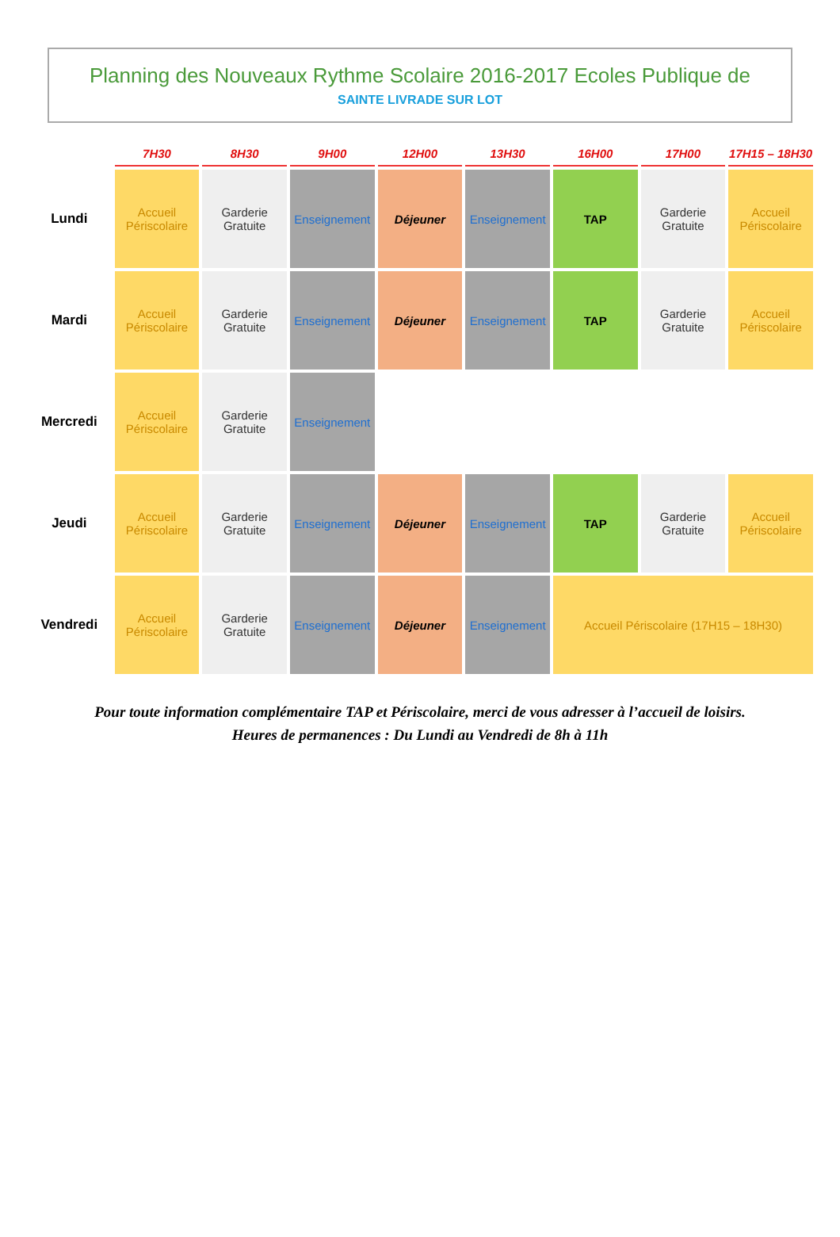Planning des Nouveaux Rythme Scolaire 2016-2017 Ecoles Publique de
SAINTE LIVRADE SUR LOT
| | 7H30 | 8H30 | 9H00 | 12H00 | 13H30 | 16H00 | 17H00 | 17H15 – 18H30 |
| --- | --- | --- | --- | --- | --- | --- | --- | --- |
| Lundi | Accueil Périscolaire | Garderie Gratuite | Enseignement | Déjeuner | Enseignement | TAP | Garderie Gratuite | Accueil Périscolaire |
| Mardi | Accueil Périscolaire | Garderie Gratuite | Enseignement | Déjeuner | Enseignement | TAP | Garderie Gratuite | Accueil Périscolaire |
| Mercredi | Accueil Périscolaire | Garderie Gratuite | Enseignement | | | | | |
| Jeudi | Accueil Périscolaire | Garderie Gratuite | Enseignement | Déjeuner | Enseignement | TAP | Garderie Gratuite | Accueil Périscolaire |
| Vendredi | Accueil Périscolaire | Garderie Gratuite | Enseignement | Déjeuner | Enseignement | Accueil Périscolaire (17H15 – 18H30) | | |
Pour toute information complémentaire TAP et Périscolaire, merci de vous adresser à l’accueil de loisirs.
Heures de permanences : Du Lundi au Vendredi de 8h à 11h